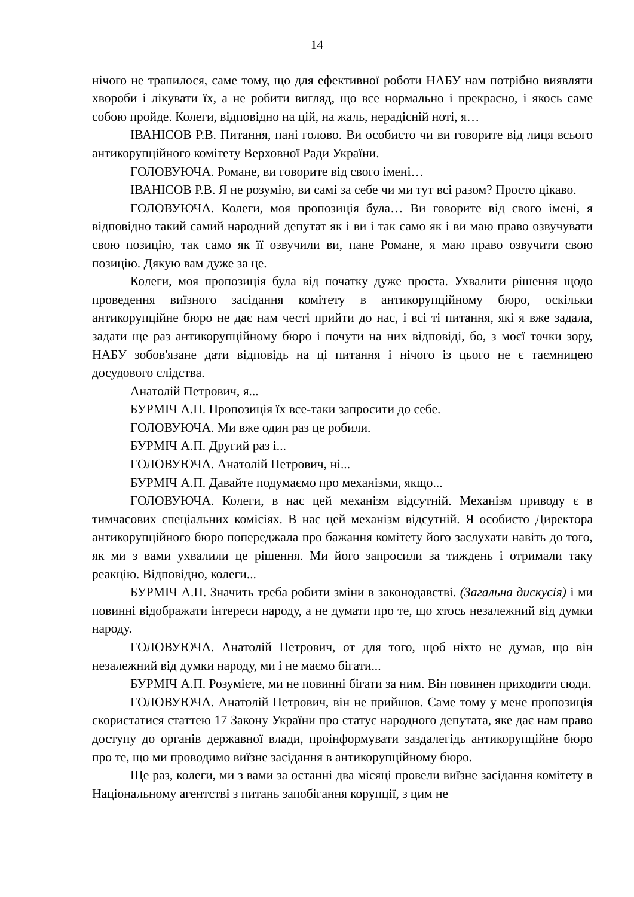14
нічого не трапилося, саме тому, що для ефективної роботи НАБУ нам потрібно виявляти хвороби і лікувати їх, а не робити вигляд, що все нормально і прекрасно, і якось саме собою пройде. Колеги, відповідно на цій, на жаль, нерадісній ноті, я…
ІВАНІСОВ Р.В. Питання, пані голово. Ви особисто чи ви говорите від лиця всього антикорупційного комітету Верховної Ради України.
ГОЛОВУЮЧА. Романе, ви говорите від свого імені…
ІВАНІСОВ Р.В. Я не розумію, ви самі за себе чи ми тут всі разом? Просто цікаво.
ГОЛОВУЮЧА. Колеги, моя пропозиція була… Ви говорите від свого імені, я відповідно такий самий народний депутат як і ви і так само як і ви маю право озвучувати свою позицію, так само як її озвучили ви, пане Романе, я маю право озвучити свою позицію. Дякую вам дуже за це.
Колеги, моя пропозиція була від початку дуже проста. Ухвалити рішення щодо проведення виїзного засідання комітету в антикорупційному бюро, оскільки антикорупційне бюро не дає нам честі прийти до нас, і всі ті питання, які я вже задала, задати ще раз антикорупційному бюро і почути на них відповіді, бо, з моєї точки зору, НАБУ зобов'язане дати відповідь на ці питання і нічого із цього не є таємницею досудового слідства.
Анатолій Петрович, я...
БУРМІЧ А.П. Пропозиція їх все-таки запросити до себе.
ГОЛОВУЮЧА. Ми вже один раз це робили.
БУРМІЧ А.П. Другий раз і...
ГОЛОВУЮЧА. Анатолій Петрович, ні...
БУРМІЧ А.П. Давайте подумаємо про механізми, якщо...
ГОЛОВУЮЧА. Колеги, в нас цей механізм відсутній. Механізм приводу є в тимчасових спеціальних комісіях. В нас цей механізм відсутній. Я особисто Директора антикорупційного бюро попереджала про бажання комітету його заслухати навіть до того, як ми з вами ухвалили це рішення. Ми його запросили за тиждень і отримали таку реакцію. Відповідно, колеги...
БУРМІЧ А.П. Значить треба робити зміни в законодавстві. (Загальна дискусія) і ми повинні відображати інтереси народу, а не думати про те, що хтось незалежний від думки народу.
ГОЛОВУЮЧА. Анатолій Петрович, от для того, щоб ніхто не думав, що він незалежний від думки народу, ми і не маємо бігати...
БУРМІЧ А.П. Розумієте, ми не повинні бігати за ним. Він повинен приходити сюди.
ГОЛОВУЮЧА. Анатолій Петрович, він не прийшов. Саме тому у мене пропозиція скористатися статтею 17 Закону України про статус народного депутата, яке дає нам право доступу до органів державної влади, проінформувати заздалегідь антикорупційне бюро про те, що ми проводимо виїзне засідання в антикорупційному бюро.
Ще раз, колеги, ми з вами за останні два місяці провели виїзне засідання комітету в Національному агентстві з питань запобігання корупції, з цим не